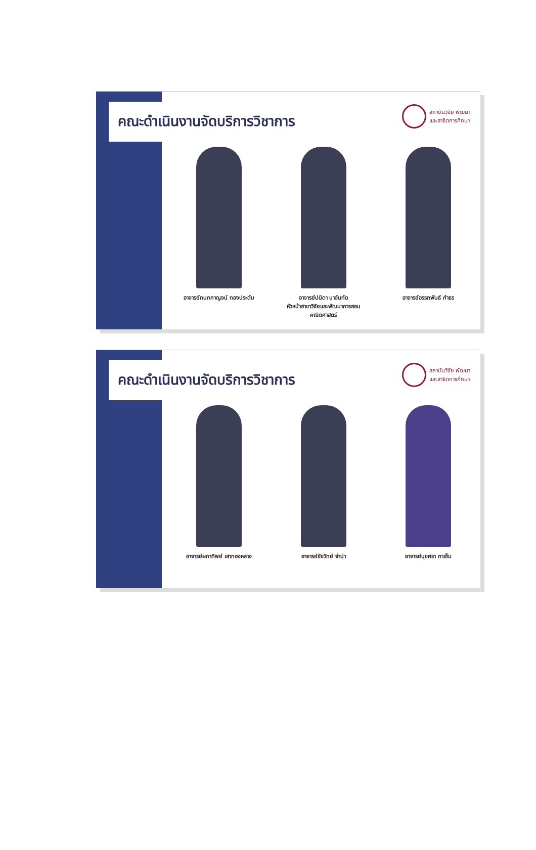คณะดำเนินงานจัดบริการวิชาการ
สถาบันวิจัย พัฒนา
และสาธิตการศึกษา
อาจารย์กนกกาญจน์ ทองประดับ อาจารย์ปนิดา นาจันทัด
หัวหน้าสาขาวิจัยและพัฒนาการสอนคณิตศาสตร์
อาจารย์อรรถพันธ์ กำธร
คณะดำเนินงานจัดบริการวิชาการ
สถาบันวิจัย พัฒนา
และสาธิตการศึกษา
อาจารย์ผกาทิพย์ เสาทองหลาง อาจารย์ชัชวิทย์ จำปา อาจารย์นุชศรา กาเซ็ม